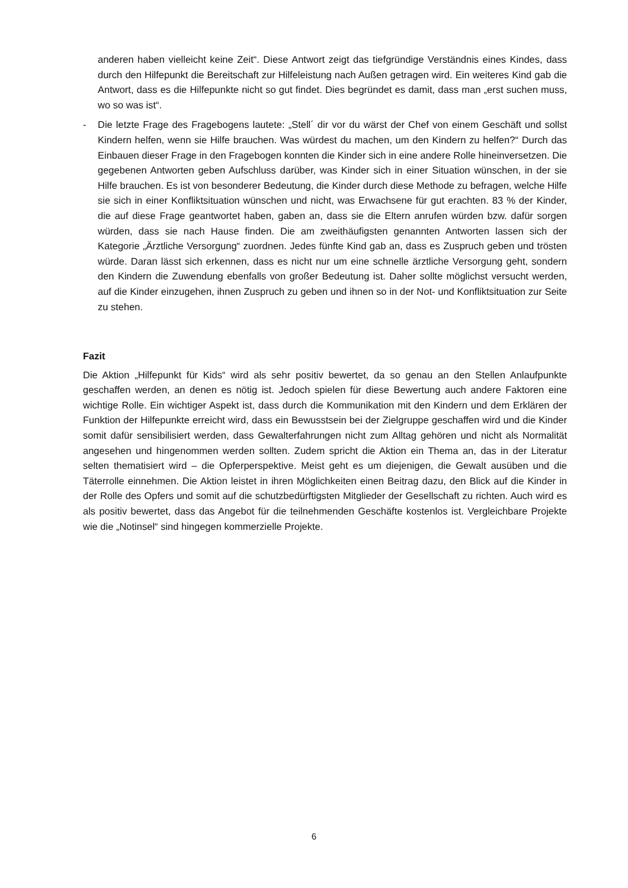anderen haben vielleicht keine Zeit“. Diese Antwort zeigt das tiefgründige Verständnis eines Kindes, dass durch den Hilfepunkt die Bereitschaft zur Hilfeleistung nach Außen getragen wird. Ein weiteres Kind gab die Antwort, dass es die Hilfepunkte nicht so gut findet. Dies begründet es damit, dass man „erst suchen muss, wo so was ist“.
- Die letzte Frage des Fragebogens lautete: „Stell´ dir vor du wärst der Chef von einem Geschäft und sollst Kindern helfen, wenn sie Hilfe brauchen. Was würdest du machen, um den Kindern zu helfen?“ Durch das Einbauen dieser Frage in den Fragebogen konnten die Kinder sich in eine andere Rolle hineinversetzen. Die gegebenen Antworten geben Aufschluss darüber, was Kinder sich in einer Situation wünschen, in der sie Hilfe brauchen. Es ist von besonderer Bedeutung, die Kinder durch diese Methode zu befragen, welche Hilfe sie sich in einer Konfliktsituation wünschen und nicht, was Erwachsene für gut erachten. 83 % der Kinder, die auf diese Frage geantwortet haben, gaben an, dass sie die Eltern anrufen würden bzw. dafür sorgen würden, dass sie nach Hause finden. Die am zweithäufigsten genannten Antworten lassen sich der Kategorie „Ärztliche Versorgung“ zuordnen. Jedes fünfte Kind gab an, dass es Zuspruch geben und trösten würde. Daran lässt sich erkennen, dass es nicht nur um eine schnelle ärztliche Versorgung geht, sondern den Kindern die Zuwendung ebenfalls von großer Bedeutung ist. Daher sollte möglichst versucht werden, auf die Kinder einzugehen, ihnen Zuspruch zu geben und ihnen so in der Not- und Konfliktsituation zur Seite zu stehen.
Fazit
Die Aktion „Hilfepunkt für Kids“ wird als sehr positiv bewertet, da so genau an den Stellen Anlaufpunkte geschaffen werden, an denen es nötig ist. Jedoch spielen für diese Bewertung auch andere Faktoren eine wichtige Rolle. Ein wichtiger Aspekt ist, dass durch die Kommunikation mit den Kindern und dem Erklären der Funktion der Hilfepunkte erreicht wird, dass ein Bewusstsein bei der Zielgruppe geschaffen wird und die Kinder somit dafür sensibilisiert werden, dass Gewalterfahrungen nicht zum Alltag gehören und nicht als Normalität angesehen und hingenommen werden sollten. Zudem spricht die Aktion ein Thema an, das in der Literatur selten thematisiert wird – die Opferperspektive. Meist geht es um diejenigen, die Gewalt ausüben und die Täterrolle einnehmen. Die Aktion leistet in ihren Möglichkeiten einen Beitrag dazu, den Blick auf die Kinder in der Rolle des Opfers und somit auf die schutzbedürftigsten Mitglieder der Gesellschaft zu richten. Auch wird es als positiv bewertet, dass das Angebot für die teilnehmenden Geschäfte kostenlos ist. Vergleichbare Projekte wie die „Notinsel“ sind hingegen kommerzielle Projekte.
6